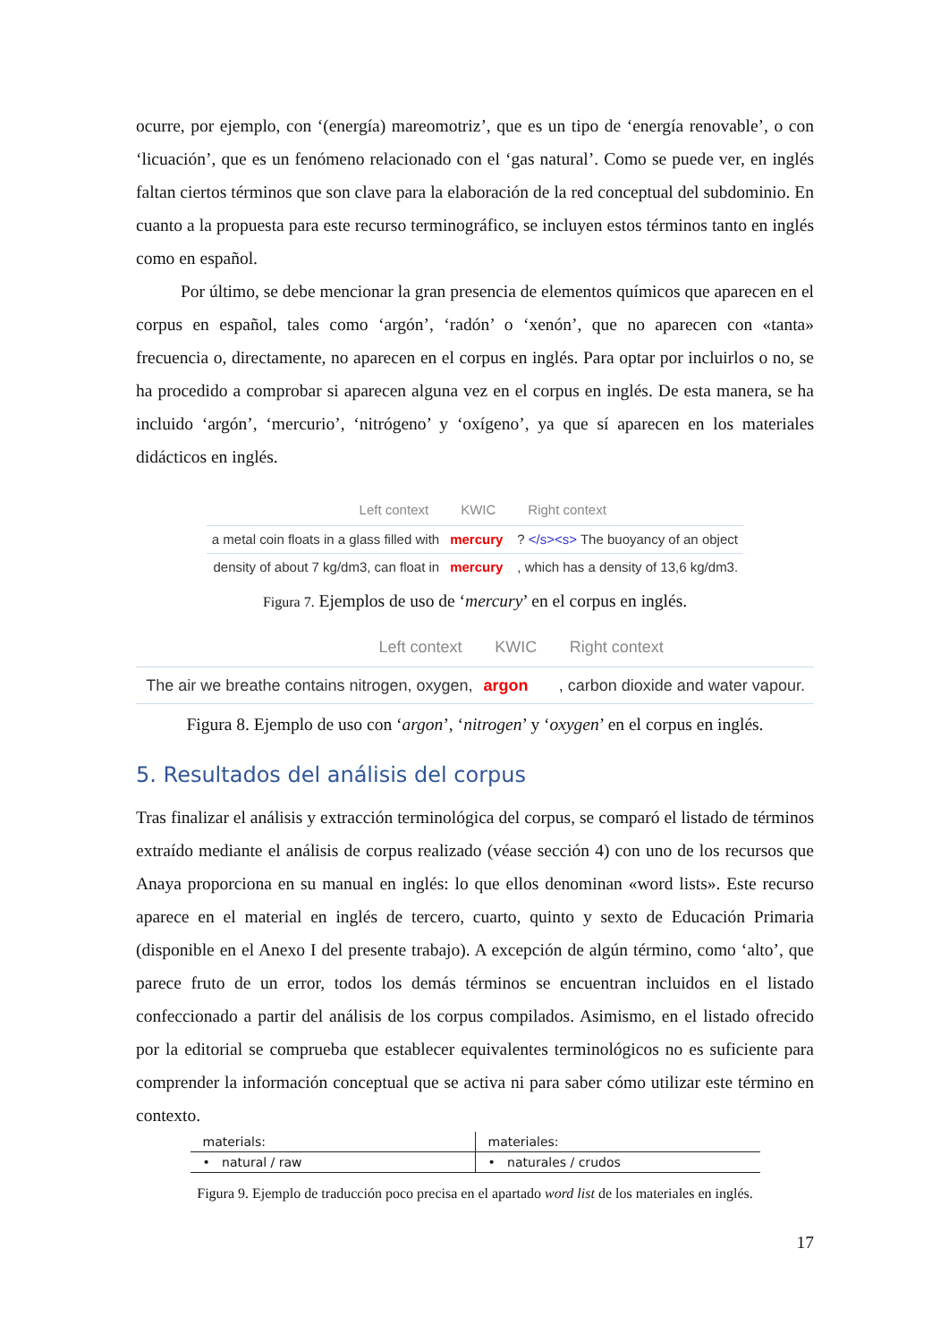ocurre, por ejemplo, con ‘(energía) mareomotriz’, que es un tipo de ‘energía renovable’, o con ‘licuación’, que es un fenómeno relacionado con el ‘gas natural’. Como se puede ver, en inglés faltan ciertos términos que son clave para la elaboración de la red conceptual del subdominio. En cuanto a la propuesta para este recurso terminográfico, se incluyen estos términos tanto en inglés como en español.
Por último, se debe mencionar la gran presencia de elementos químicos que aparecen en el corpus en español, tales como ‘argón’, ‘radón’ o ‘xenón’, que no aparecen con «tanta» frecuencia o, directamente, no aparecen en el corpus en inglés. Para optar por incluirlos o no, se ha procedido a comprobar si aparecen alguna vez en el corpus en inglés. De esta manera, se ha incluido ‘argón’, ‘mercurio’, ‘nitrógeno’ y ‘oxígeno’, ya que sí aparecen en los materiales didácticos en inglés.
| Left context | KWIC | Right context |
| --- | --- | --- |
| a metal coin floats in a glass filled with | mercury | ? </s><s> The buoyancy of an object |
| density of about 7 kg/dm3, can float in | mercury | , which has a density of 13,6 kg/dm3. |
Figura 7. Ejemplos de uso de ‘mercury’ en el corpus en inglés.
| Left context | KWIC | Right context |
| --- | --- | --- |
| The air we breathe contains nitrogen, oxygen, | argon | , carbon dioxide and water vapour. |
Figura 8. Ejemplo de uso con ‘argon’, ‘nitrogen’ y ‘oxygen’ en el corpus en inglés.
5. Resultados del análisis del corpus
Tras finalizar el análisis y extracción terminológica del corpus, se comparó el listado de términos extraído mediante el análisis de corpus realizado (véase sección 4) con uno de los recursos que Anaya proporciona en su manual en inglés: lo que ellos denominan «word lists». Este recurso aparece en el material en inglés de tercero, cuarto, quinto y sexto de Educación Primaria (disponible en el Anexo I del presente trabajo). A excepción de algún término, como ‘alto’, que parece fruto de un error, todos los demás términos se encuentran incluidos en el listado confeccionado a partir del análisis de los corpus compilados. Asimismo, en el listado ofrecido por la editorial se comprueba que establecer equivalentes terminológicos no es suficiente para comprender la información conceptual que se activa ni para saber cómo utilizar este término en contexto.
| materials: | materiales: |
| • natural / raw | • naturales / crudos |
Figura 9. Ejemplo de traducción poco precisa en el apartado word list de los materiales en inglés.
17